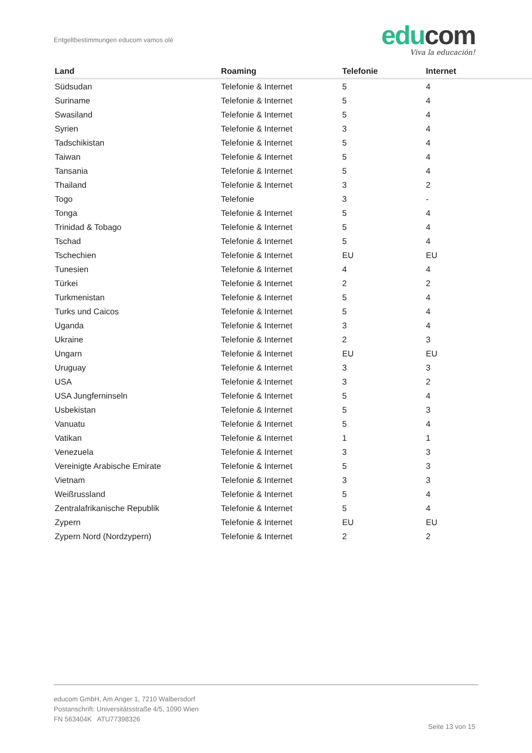Entgeltbestimmungen educom vamos olé
edu com
Viva la educación!
| Land | Roaming | Telefonie | Internet |
| --- | --- | --- | --- |
| Südsudan | Telefonie & Internet | 5 | 4 |
| Suriname | Telefonie & Internet | 5 | 4 |
| Swasiland | Telefonie & Internet | 5 | 4 |
| Syrien | Telefonie & Internet | 3 | 4 |
| Tadschikistan | Telefonie & Internet | 5 | 4 |
| Taiwan | Telefonie & Internet | 5 | 4 |
| Tansania | Telefonie & Internet | 5 | 4 |
| Thailand | Telefonie & Internet | 3 | 2 |
| Togo | Telefonie | 3 | - |
| Tonga | Telefonie & Internet | 5 | 4 |
| Trinidad & Tobago | Telefonie & Internet | 5 | 4 |
| Tschad | Telefonie & Internet | 5 | 4 |
| Tschechien | Telefonie & Internet | EU | EU |
| Tunesien | Telefonie & Internet | 4 | 4 |
| Türkei | Telefonie & Internet | 2 | 2 |
| Turkmenistan | Telefonie & Internet | 5 | 4 |
| Turks und Caicos | Telefonie & Internet | 5 | 4 |
| Uganda | Telefonie & Internet | 3 | 4 |
| Ukraine | Telefonie & Internet | 2 | 3 |
| Ungarn | Telefonie & Internet | EU | EU |
| Uruguay | Telefonie & Internet | 3 | 3 |
| USA | Telefonie & Internet | 3 | 2 |
| USA Jungferninseln | Telefonie & Internet | 5 | 4 |
| Usbekistan | Telefonie & Internet | 5 | 3 |
| Vanuatu | Telefonie & Internet | 5 | 4 |
| Vatikan | Telefonie & Internet | 1 | 1 |
| Venezuela | Telefonie & Internet | 3 | 3 |
| Vereinigte Arabische Emirate | Telefonie & Internet | 5 | 3 |
| Vietnam | Telefonie & Internet | 3 | 3 |
| Weißrussland | Telefonie & Internet | 5 | 4 |
| Zentralafrikanische Republik | Telefonie & Internet | 5 | 4 |
| Zypern | Telefonie & Internet | EU | EU |
| Zypern Nord (Nordzypern) | Telefonie & Internet | 2 | 2 |
educom GmbH, Am Anger 1, 7210 Walbersdorf
Postanschrift: Universitätsstraße 4/5, 1090 Wien
FN 563404K ATU77398326
Seite 13 von 15